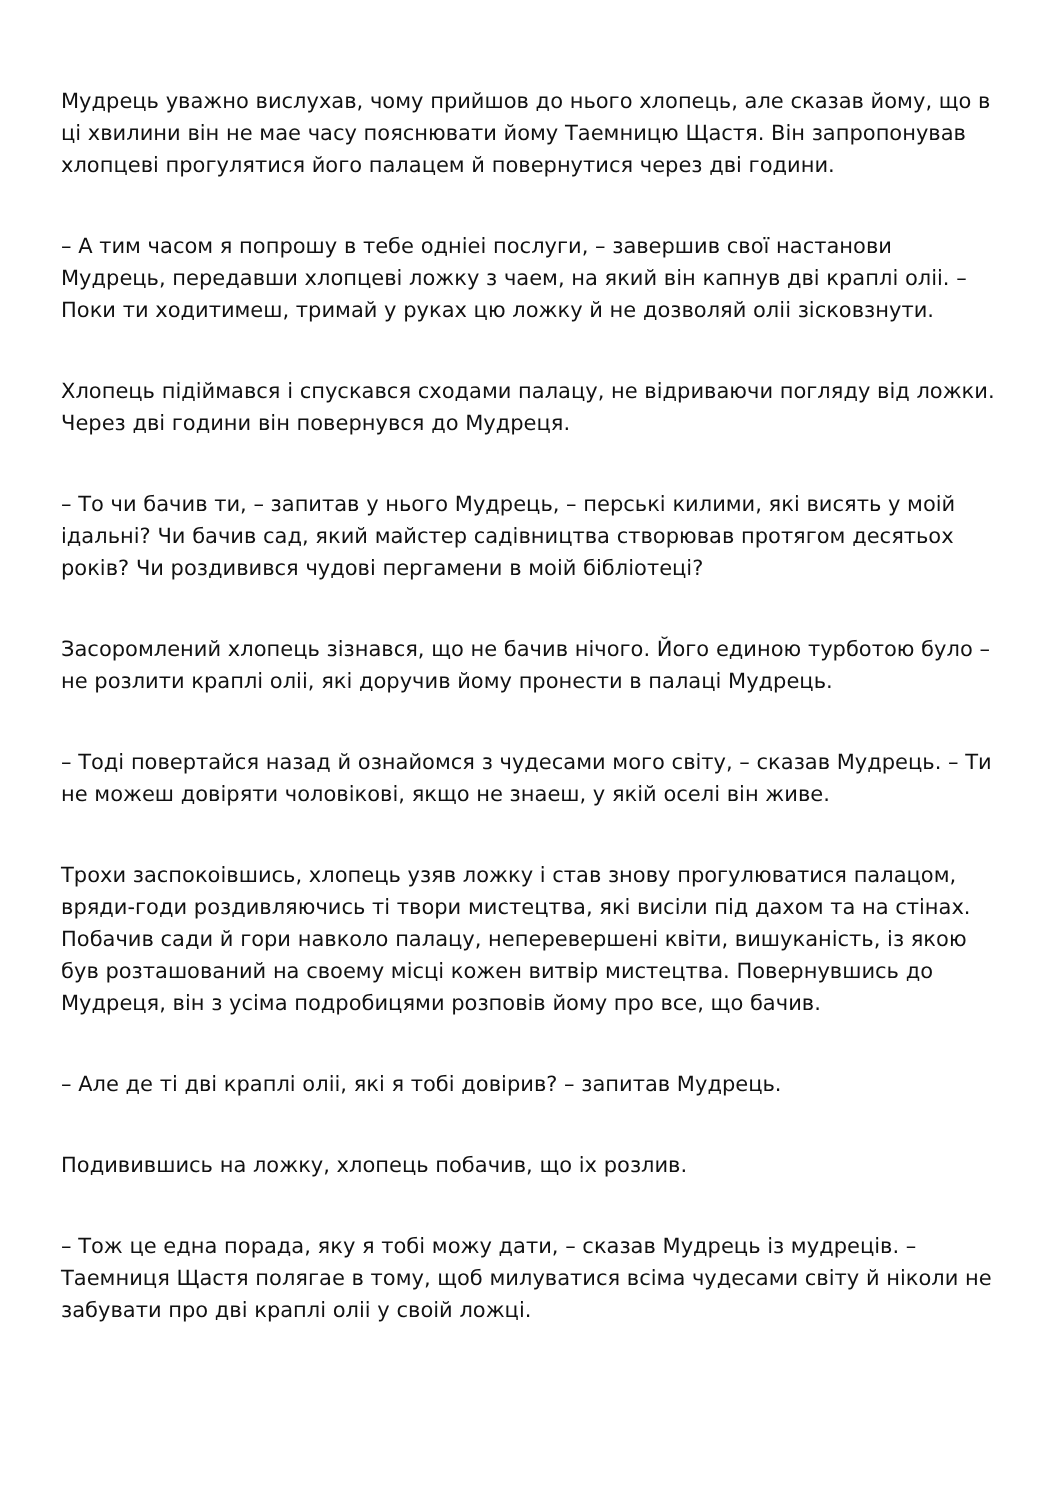Мудрець уважно вислухав, чому прийшов до нього хлопець, але сказав йому, що в ці хвилини він не мае часу пояснювати йому Таемницю Щастя. Він запропонував хлопцеві прогулятися його палацем й повернутися через дві години.
– А тим часом я попрошу в тебе одніеі послуги, – завершив свої настанови Мудрець, передавши хлопцеві ложку з чаем, на який він капнув дві краплі оліі. – Поки ти ходитимеш, тримай у руках цю ложку й не дозволяй оліі зісковзнути.
Хлопець підіймався і спускався сходами палацу, не відриваючи погляду від ложки. Через дві години він повернувся до Мудреця.
– То чи бачив ти, – запитав у нього Мудрець, – перські килими, які висять у моій ідальні? Чи бачив сад, який майстер садівництва створював протягом десятьох років? Чи роздивився чудові пергамени в моій бібліотеці?
Засоромлений хлопець зізнався, що не бачив нічого. Його единою турботою було – не розлити краплі оліі, які доручив йому пронести в палаці Мудрець.
– Тоді повертайся назад й ознайомся з чудесами мого світу, – сказав Мудрець. – Ти не можеш довіряти чоловікові, якщо не знаеш, у якій оселі він живе.
Трохи заспокоівшись, хлопець узяв ложку і став знову прогулюватися палацом, вряди-годи роздивляючись ті твори мистецтва, які висіли під дахом та на стінах. Побачив сади й гори навколо палацу, неперевершені квіти, вишуканість, із якою був розташований на своему місці кожен витвір мистецтва. Повернувшись до Мудреця, він з усіма подробицями розповів йому про все, що бачив.
– Але де ті дві краплі оліі, які я тобі довірив? – запитав Мудрець.
Подивившись на ложку, хлопець побачив, що іх розлив.
– Тож це една порада, яку я тобі можу дати, – сказав Мудрець із мудреців. – Таемниця Щастя полягае в тому, щоб милуватися всіма чудесами світу й ніколи не забувати про дві краплі оліі у своій ложці.